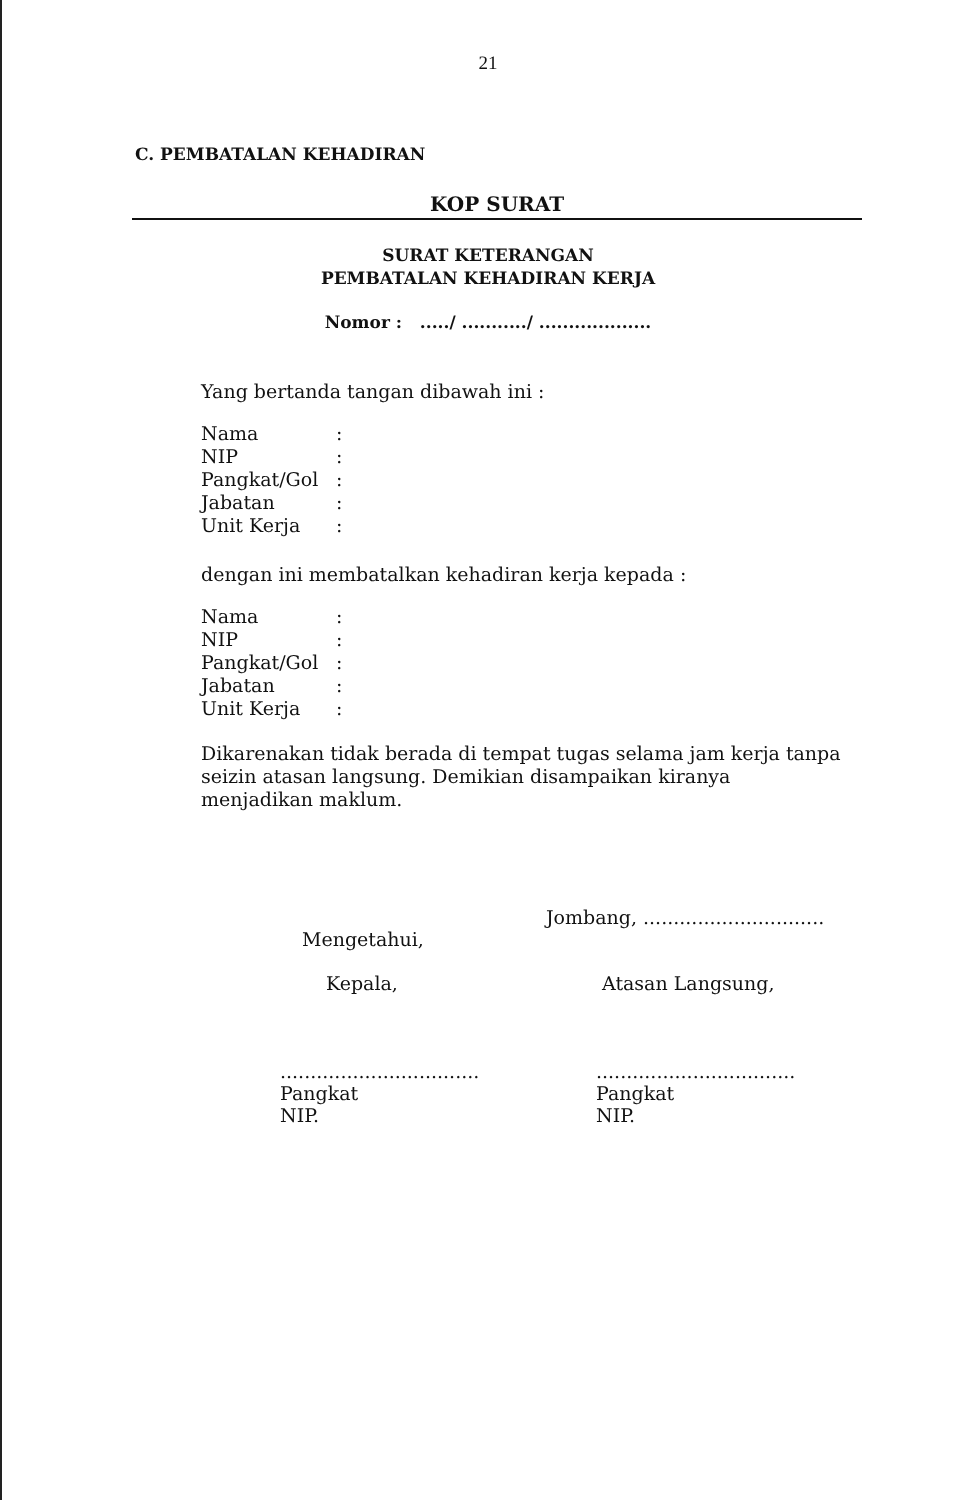21
C. PEMBATALAN KEHADIRAN
KOP SURAT
SURAT KETERANGAN
PEMBATALAN KEHADIRAN KERJA
Nomor : ...../ .........../ ...................
Yang bertanda tangan dibawah ini :
| Nama | : |
| NIP | : |
| Pangkat/Gol | : |
| Jabatan | : |
| Unit Kerja | : |
dengan ini membatalkan kehadiran kerja kepada :
| Nama | : |
| NIP | : |
| Pangkat/Gol | : |
| Jabatan | : |
| Unit Kerja | : |
Dikarenakan tidak berada di tempat tugas selama jam kerja tanpa seizin atasan langsung. Demikian disampaikan kiranya menjadikan maklum.
Mengetahui,
Kepala,
.................................
Pangkat
NIP.
Jombang, ..............................
Atasan Langsung,
.................................
Pangkat
NIP.